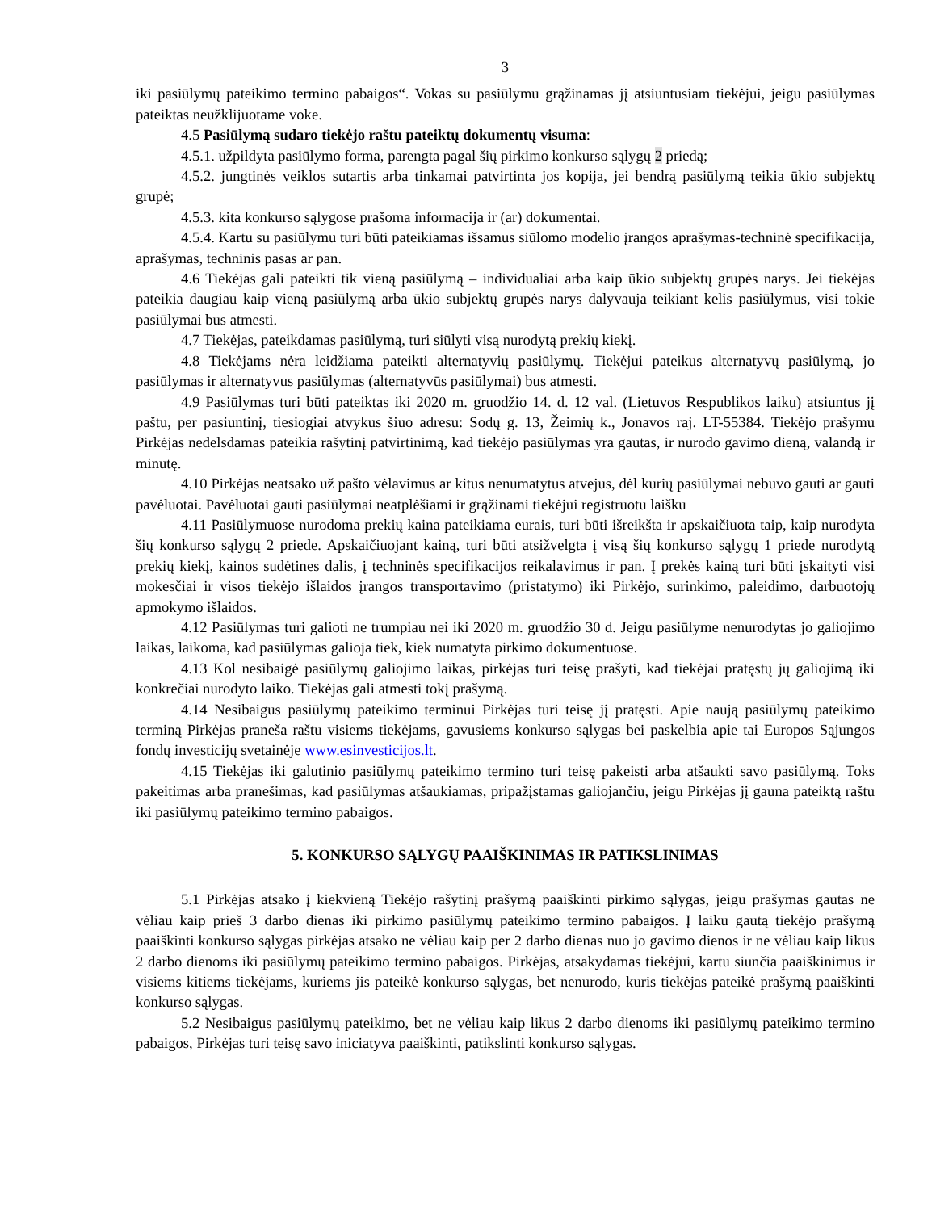3
iki pasiūlymų pateikimo termino pabaigos“. Vokas su pasiūlymu grąžinamas jį atsiuntusiam tiekėjui, jeigu pasiūlymas pateiktas neužklijuotame voke.
4.5 Pasiūlymą sudaro tiekėjo raštu pateiktų dokumentų visuma:
4.5.1. užpildyta pasiūlymo forma, parengta pagal šių pirkimo konkurso sąlygų 2 priedą;
4.5.2. jungtinės veiklos sutartis arba tinkamai patvirtinta jos kopija, jei bendrą pasiūlymą teikia ūkio subjektų grupė;
4.5.3. kita konkurso sąlygose prašoma informacija ir (ar) dokumentai.
4.5.4. Kartu su pasiūlymu turi būti pateikiamas išsamus siūlomo modelio įrangos aprašymas-techninė specifikacija, aprašymas, techninis pasas ar pan.
4.6 Tiekėjas gali pateikti tik vieną pasiūlymą – individualiai arba kaip ūkio subjektų grupės narys. Jei tiekėjas pateikia daugiau kaip vieną pasiūlymą arba ūkio subjektų grupės narys dalyvauja teikiant kelis pasiūlymus, visi tokie pasiūlymai bus atmesti.
4.7 Tiekėjas, pateikdamas pasiūlymą, turi siūlyti visą nurodytą prekių kiekį.
4.8 Tiekėjams nėra leidžiama pateikti alternatyvių pasiūlymų. Tiekėjui pateikus alternatyvų pasiūlymą, jo pasiūlymas ir alternatyvus pasiūlymas (alternatyvūs pasiūlymai) bus atmesti.
4.9 Pasiūlymas turi būti pateiktas iki 2020 m. gruodžio 14. d. 12 val. (Lietuvos Respublikos laiku) atsiuntus jį paštu, per pasiuntinį, tiesiogiai atvykus šiuo adresu: Sodų g. 13, Žeimių k., Jonavos raj. LT-55384. Tiekėjo prašymu Pirkėjas nedelsdamas pateikia rašytinį patvirtinimą, kad tiekėjo pasiūlymas yra gautas, ir nurodo gavimo dieną, valandą ir minutę.
4.10 Pirkėjas neatsako už pašto vėlavimus ar kitus nenumatytus atvejus, dėl kurių pasiūlymai nebuvo gauti ar gauti pavėluotai. Pavėluotai gauti pasiūlymai neatplėšiami ir grąžinami tiekėjui registruotu laišku
4.11 Pasiūlymuose nurodoma prekių kaina pateikiama eurais, turi būti išreikšta ir apskaičiuota taip, kaip nurodyta šių konkurso sąlygų 2 priede. Apskaičiuojant kainą, turi būti atsižvelgta į visą šių konkurso sąlygų 1 priede nurodytą prekių kiekį, kainos sudėtines dalis, į techninės specifikacijos reikalavimus ir pan. Į prekės kainą turi būti įskaityti visi mokesčiai ir visos tiekėjo išlaidos įrangos transportavimo (pristatymo) iki Pirkėjo, surinkimo, paleidimo, darbuotojų apmokymo išlaidos.
4.12 Pasiūlymas turi galioti ne trumpiau nei iki 2020 m. gruodžio 30 d. Jeigu pasiūlyme nenurodytas jo galiojimo laikas, laikoma, kad pasiūlymas galioja tiek, kiek numatyta pirkimo dokumentuose.
4.13 Kol nesibaigė pasiūlymų galiojimo laikas, pirkėjas turi teisę prašyti, kad tiekėjai pratęstų jų galiojimą iki konkrečiai nurodyto laiko. Tiekėjas gali atmesti tokį prašymą.
4.14 Nesibaigus pasiūlymų pateikimo terminui Pirkėjas turi teisę jį pratęsti. Apie naują pasiūlymų pateikimo terminą Pirkėjas praneša raštu visiems tiekėjams, gavusiems konkurso sąlygas bei paskelbia apie tai Europos Sąjungos fondų investicijų svetainėje www.esinvesticijos.lt.
4.15 Tiekėjas iki galutinio pasiūlymų pateikimo termino turi teisę pakeisti arba atšaukti savo pasiūlymą. Toks pakeitimas arba pranešimas, kad pasiūlymas atšaukiamas, pripažįstamas galiojančiu, jeigu Pirkėjas jį gauna pateiktą raštu iki pasiūlymų pateikimo termino pabaigos.
5. KONKURSO SĄLYGŲ PAAIŠKINIMAS IR PATIKSLINIMAS
5.1 Pirkėjas atsako į kiekvieną Tiekėjo rašytinį prašymą paaiškinti pirkimo sąlygas, jeigu prašymas gautas ne vėliau kaip prieš 3 darbo dienas iki pirkimo pasiūlymų pateikimo termino pabaigos. Į laiku gautą tiekėjo prašymą paaiškinti konkurso sąlygas pirkėjas atsako ne vėliau kaip per 2 darbo dienas nuo jo gavimo dienos ir ne vėliau kaip likus 2 darbo dienoms iki pasiūlymų pateikimo termino pabaigos. Pirkėjas, atsakydamas tiekėjui, kartu siunčia paaiškinimus ir visiems kitiems tiekėjams, kuriems jis pateikė konkurso sąlygas, bet nenurodo, kuris tiekėjas pateikė prašymą paaiškinti konkurso sąlygas.
5.2 Nesibaigus pasiūlymų pateikimo, bet ne vėliau kaip likus 2 darbo dienoms iki pasiūlymų pateikimo termino pabaigos, Pirkėjas turi teisę savo iniciatyva paaiškinti, patikslinti konkurso sąlygas.